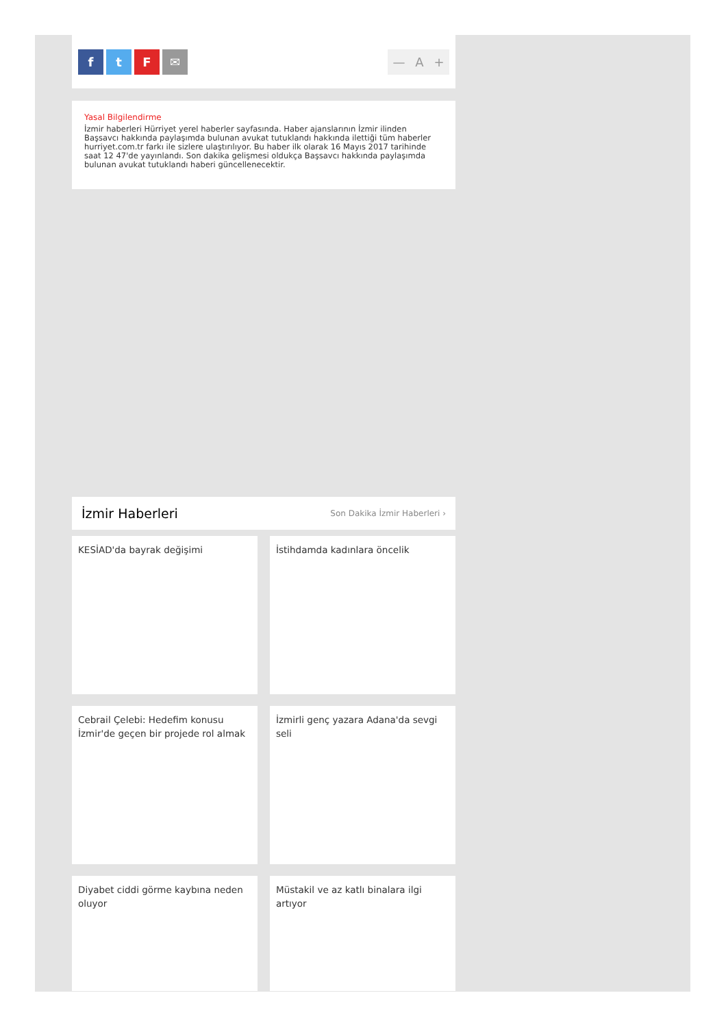f t F ✉ — A +
Yasal Bilgilendirme
İzmir haberleri Hürriyet yerel haberler sayfasında. Haber ajanslarının İzmir ilinden Başsavcı hakkında paylaşımda bulunan avukat tutuklandı hakkında ilettiği tüm haberler hurriyet.com.tr farkı ile sizlere ulaştırılıyor. Bu haber ilk olarak 16 Mayıs 2017 tarihinde saat 12 47'de yayınlandı. Son dakika gelişmesi oldukça Başsavcı hakkında paylaşımda bulunan avukat tutuklandı haberi güncellenecektir.
İzmir Haberleri
Son Dakika İzmir Haberleri ›
KESİAD'da bayrak değişimi
İstihdamda kadınlara öncelik
Cebrail Çelebi: Hedefim konusu İzmir'de geçen bir projede rol almak
İzmirli genç yazara Adana'da sevgi seli
Diyabet ciddi görme kaybına neden oluyor
Müstakil ve az katlı binalara ilgi artıyor